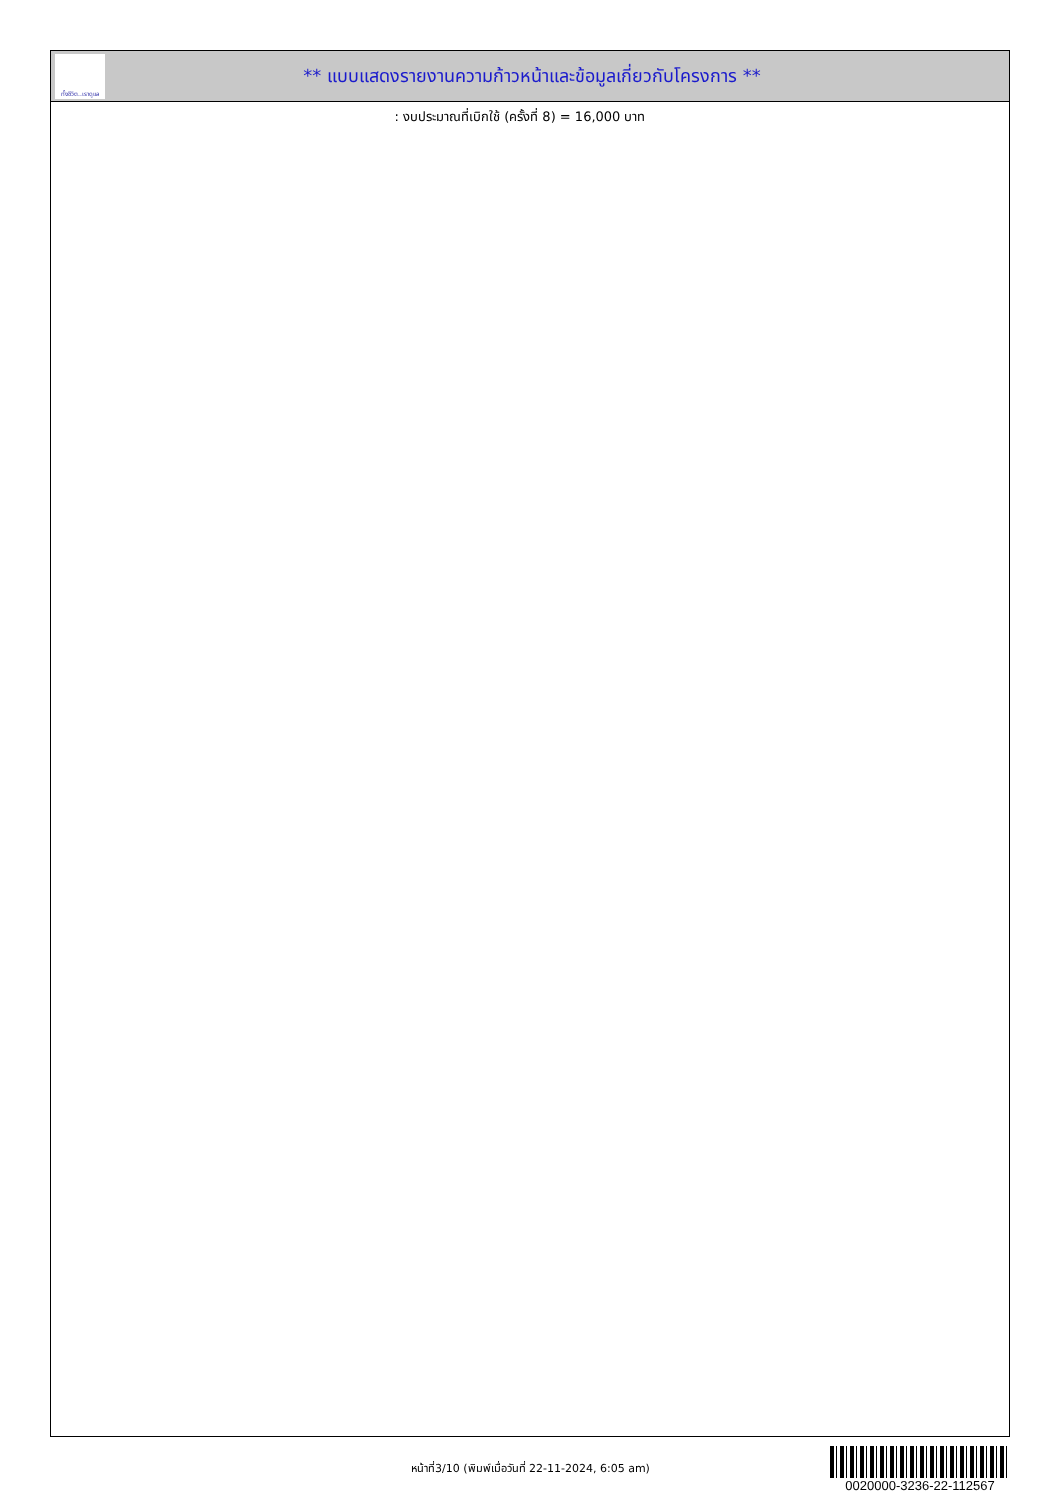ทั้งชีวิต..เราดูแล
** แบบแสดงรายงานความก้าวหน้าและข้อมูลเกี่ยวกับโครงการ **
: งบประมาณที่เบิกใช้ (ครั้งที่ 8) = 16,000 บาท
หน้าที่3/10 (พิมพ์เมื่อวันที่ 22-11-2024, 6:05 am)
0020000-3236-22-112567